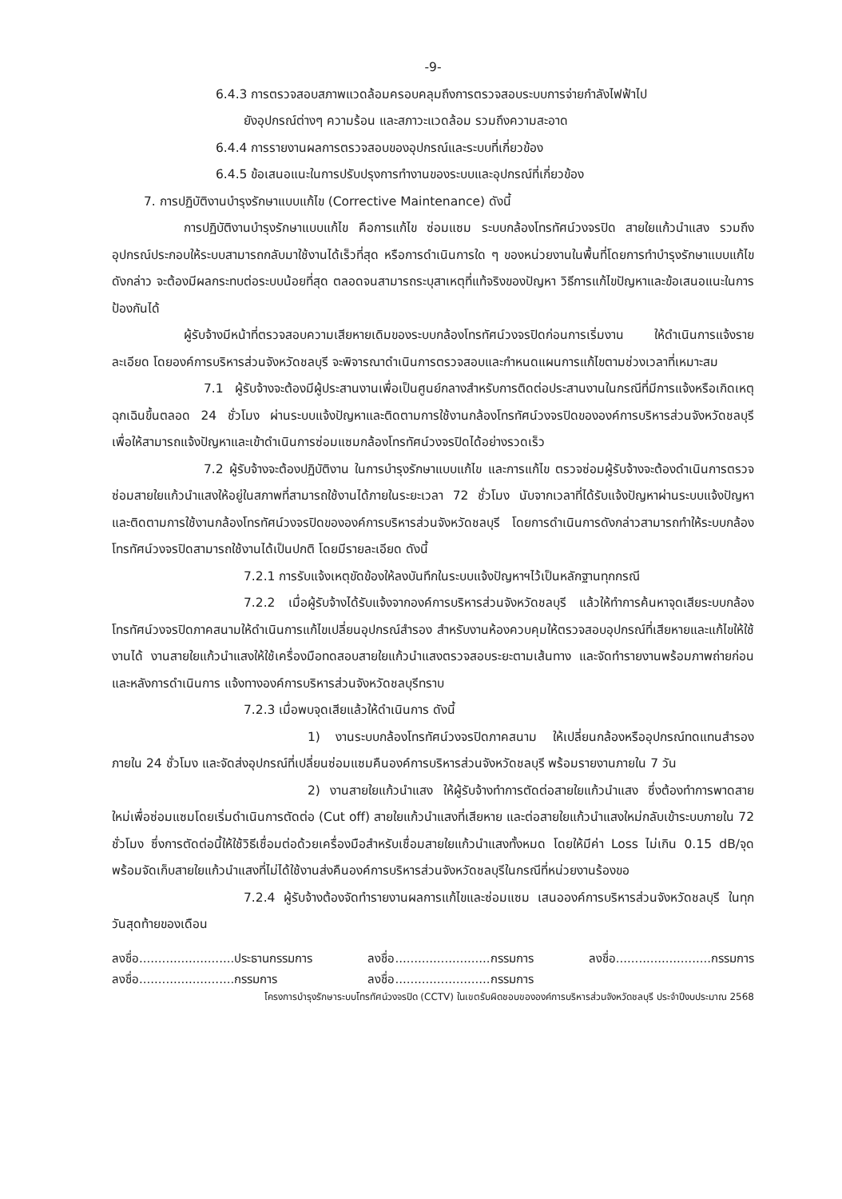-9-
6.4.3 การตรวจสอบสภาพแวดล้อมครอบคลุมถึงการตรวจสอบระบบการจ่ายกำลังไฟฟ้าไป
ยังอุปกรณ์ต่างๆ ความร้อน และสภาวะแวดล้อม รวมถึงความสะอาด
6.4.4 การรายงานผลการตรวจสอบของอุปกรณ์และระบบที่เกี่ยวข้อง
6.4.5 ข้อเสนอแนะในการปรับปรุงการทำงานของระบบและอุปกรณ์ที่เกี่ยวข้อง
7. การปฏิบัติงานบำรุงรักษาแบบแก้ไข (Corrective Maintenance) ดังนี้
การปฏิบัติงานบำรุงรักษาแบบแก้ไข คือการแก้ไข ซ่อมแซม ระบบกล้องโทรทัศน์วงจรปิด สายใยแก้วนำแสง รวมถึงอุปกรณ์ประกอบให้ระบบสามารถกลับมาใช้งานได้เร็วที่สุด หรือการดำเนินการใด ๆ ของหน่วยงานในพื้นที่โดยการทำบำรุงรักษาแบบแก้ไขดังกล่าว จะต้องมีผลกระทบต่อระบบน้อยที่สุด ตลอดจนสามารถระบุสาเหตุที่แท้จริงของปัญหา วิธีการแก้ไขปัญหาและข้อเสนอแนะในการป้องกันได้
ผู้รับจ้างมีหน้าที่ตรวจสอบความเสียหายเดิมของระบบกล้องโทรทัศน์วงจรปิดก่อนการเริ่มงาน ให้ดำเนินการแจ้งรายละเอียด โดยองค์การบริหารส่วนจังหวัดชลบุรี จะพิจารณาดำเนินการตรวจสอบและกำหนดแผนการแก้ไขตามช่วงเวลาที่เหมาะสม
7.1 ผู้รับจ้างจะต้องมีผู้ประสานงานเพื่อเป็นศูนย์กลางสำหรับการติดต่อประสานงานในกรณีที่มีการแจ้งหรือเกิดเหตุฉุกเฉินขึ้นตลอด 24 ชั่วโมง ผ่านระบบแจ้งปัญหาและติดตามการใช้งานกล้องโทรทัศน์วงจรปิดขององค์การบริหารส่วนจังหวัดชลบุรี เพื่อให้สามารถแจ้งปัญหาและเข้าดำเนินการซ่อมแซมกล้องโทรทัศน์วงจรปิดได้อย่างรวดเร็ว
7.2 ผู้รับจ้างจะต้องปฏิบัติงาน ในการบำรุงรักษาแบบแก้ไข และการแก้ไข ตรวจซ่อมผู้รับจ้างจะต้องดำเนินการตรวจซ่อมสายใยแก้วนำแสงให้อยู่ในสภาพที่สามารถใช้งานได้ภายในระยะเวลา 72 ชั่วโมง นับจากเวลาที่ได้รับแจ้งปัญหาผ่านระบบแจ้งปัญหาและติดตามการใช้งานกล้องโทรทัศน์วงจรปิดขององค์การบริหารส่วนจังหวัดชลบุรี โดยการดำเนินการดังกล่าวสามารถทำให้ระบบกล้องโทรทัศน์วงจรปิดสามารถใช้งานได้เป็นปกติ โดยมีรายละเอียด ดังนี้
7.2.1 การรับแจ้งเหตุขัดข้องให้ลงบันทึกในระบบแจ้งปัญหาฯไว้เป็นหลักฐานทุกกรณี
7.2.2 เมื่อผู้รับจ้างได้รับแจ้งจากองค์การบริหารส่วนจังหวัดชลบุรี แล้วให้ทำการค้นหาจุดเสียระบบกล้องโทรทัศน์วงจรปิดภาคสนามให้ดำเนินการแก้ไขเปลี่ยนอุปกรณ์สำรอง สำหรับงานห้องควบคุมให้ตรวจสอบอุปกรณ์ที่เสียหายและแก้ไขให้ใช้งานได้ งานสายใยแก้วนำแสงให้ใช้เครื่องมือทดสอบสายใยแก้วนำแสงตรวจสอบระยะตามเส้นทาง และจัดทำรายงานพร้อมภาพถ่ายก่อนและหลังการดำเนินการ แจ้งทางองค์การบริหารส่วนจังหวัดชลบุรีทราบ
7.2.3 เมื่อพบจุดเสียแล้วให้ดำเนินการ ดังนี้
1) งานระบบกล้องโทรทัศน์วงจรปิดภาคสนาม ให้เปลี่ยนกล้องหรืออุปกรณ์ทดแทนสำรอง ภายใน 24 ชั่วโมง และจัดส่งอุปกรณ์ที่เปลี่ยนซ่อมแซมคืนองค์การบริหารส่วนจังหวัดชลบุรี พร้อมรายงานภายใน 7 วัน
2) งานสายใยแก้วนำแสง ให้ผู้รับจ้างทำการตัดต่อสายใยแก้วนำแสง ซึ่งต้องทำการพาดสายใหม่เพื่อซ่อมแซมโดยเริ่มดำเนินการตัดต่อ (Cut off) สายใยแก้วนำแสงที่เสียหาย และต่อสายใยแก้วนำแสงใหม่กลับเข้าระบบภายใน 72 ชั่วโมง ซึ่งการตัดต่อนี้ให้ใช้วิธีเชื่อมต่อด้วยเครื่องมือสำหรับเชื่อมสายใยแก้วนำแสงทั้งหมด โดยให้มีค่า Loss ไม่เกิน 0.15 dB/จุด พร้อมจัดเก็บสายใยแก้วนำแสงที่ไม่ได้ใช้งานส่งคืนองค์การบริหารส่วนจังหวัดชลบุรีในกรณีที่หน่วยงานร้องขอ
7.2.4 ผู้รับจ้างต้องจัดทำรายงานผลการแก้ไขและซ่อมแซม เสนอองค์การบริหารส่วนจังหวัดชลบุรี ในทุกวันสุดท้ายของเดือน
ลงชื่อ.........................ประธานกรรมการ
ลงชื่อ.........................กรรมการ
ลงชื่อ.........................กรรมการ
ลงชื่อ.........................กรรมการ
ลงชื่อ.........................กรรมการ
โครงการบำรุงรักษาระบบโทรทัศน์วงจรปิด (CCTV) ในเขตรับผิดชอบขององค์การบริหารส่วนจังหวัดชลบุรี ประจำปีงบประมาณ 2568